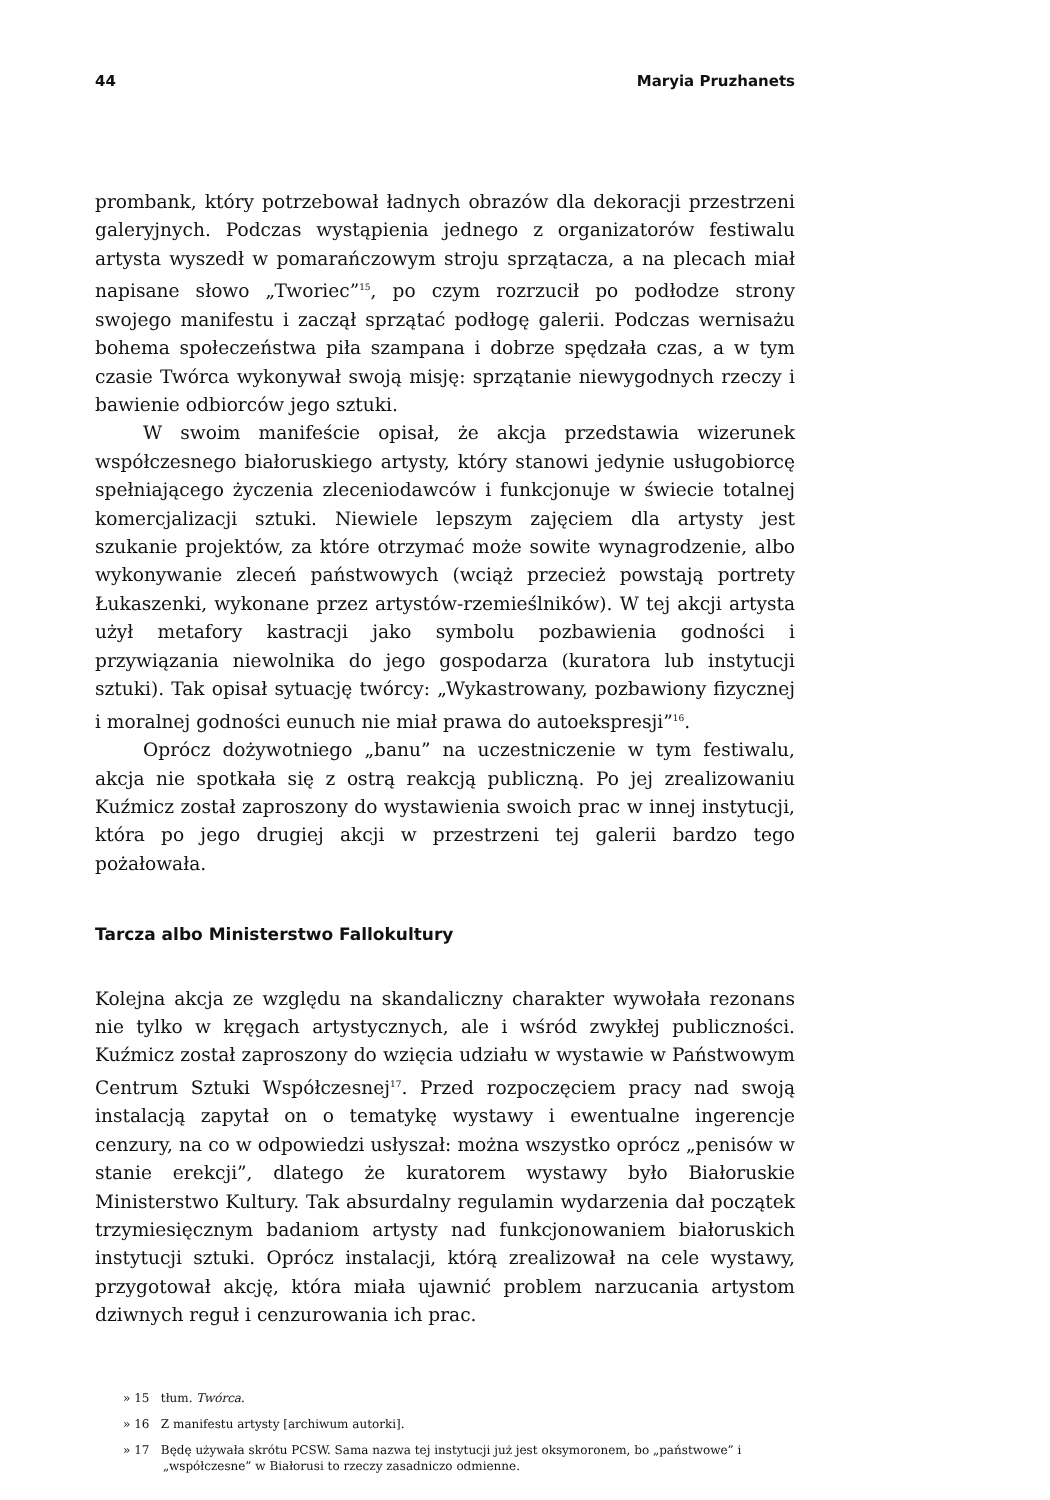44 Maryia Pruzhanets
prombank, który potrzebował ładnych obrazów dla dekoracji przestrzeni galeryjnych. Podczas wystąpienia jednego z organizatorów festiwalu artysta wyszedł w pomarańczowym stroju sprzątacza, a na plecach miał napisane słowo „Tworiec”<sup>15</sup>, po czym rozrzucił po podłodze strony swojego manifestu i zaczął sprzątać podłogę galerii. Podczas wernisażu bohema społeczeństwa piła szampana i dobrze spędzała czas, a w tym czasie Twórca wykonywał swoją misję: sprzątanie niewygodnych rzeczy i bawienie odbiorców jego sztuki.
W swoim manifeście opisał, że akcja przedstawia wizerunek współczesnego białoruskiego artysty, który stanowi jedynie usługobiorcę spełniającego życzenia zleceniodawców i funkcjonuje w świecie totalnej komercjalizacji sztuki. Niewiele lepszym zajęciem dla artysty jest szukanie projektów, za które otrzymać może sowite wynagrodzenie, albo wykonywanie zleceń państwowych (wciąż przecież powstają portrety Łukaszenki, wykonane przez artystów-rzemieślników). W tej akcji artysta użył metafory kastracji jako symbolu pozbawienia godności i przywiązania niewolnika do jego gospodarza (kuratora lub instytucji sztuki). Tak opisał sytuację twórcy: „Wykastrowany, pozbawiony fizycznej i moralnej godności eunuch nie miał prawa do autoekspresji”<sup>16</sup>.
Oprócz dożywotniego „banu” na uczestniczenie w tym festiwalu, akcja nie spotkała się z ostrą reakcją publiczną. Po jej zrealizowaniu Kuźmicz został zaproszony do wystawienia swoich prac w innej instytucji, która po jego drugiej akcji w przestrzeni tej galerii bardzo tego pożałowała.
Tarcza albo Ministerstwo Fallokultury
Kolejna akcja ze względu na skandaliczny charakter wywołała rezonans nie tylko w kręgach artystycznych, ale i wśród zwykłej publiczności. Kuźmicz został zaproszony do wzięcia udziału w wystawie w Państwowym Centrum Sztuki Współczesnej<sup>17</sup>. Przed rozpoczęciem pracy nad swoją instalacją zapytał on o tematykę wystawy i ewentualne ingerencje cenzury, na co w odpowiedzi usłyszał: można wszystko oprócz „penisów w stanie erekcji”, dlatego że kuratorem wystawy było Białoruskie Ministerstwo Kultury. Tak absurdalny regulamin wydarzenia dał początek trzymiesięcznym badaniom artysty nad funkcjonowaniem białoruskich instytucji sztuki. Oprócz instalacji, którą zrealizował na cele wystawy, przygotował akcję, która miała ujawnić problem narzucania artystom dziwnych reguł i cenzurowania ich prac.
» 15 tłum. Twórca.
» 16 Z manifestu artysty [archiwum autorki].
» 17 Będę używała skrótu PCSW. Sama nazwa tej instytucji już jest oksymoronem, bo „państwowe” i „współczesne” w Białorusi to rzeczy zasadniczo odmienne.